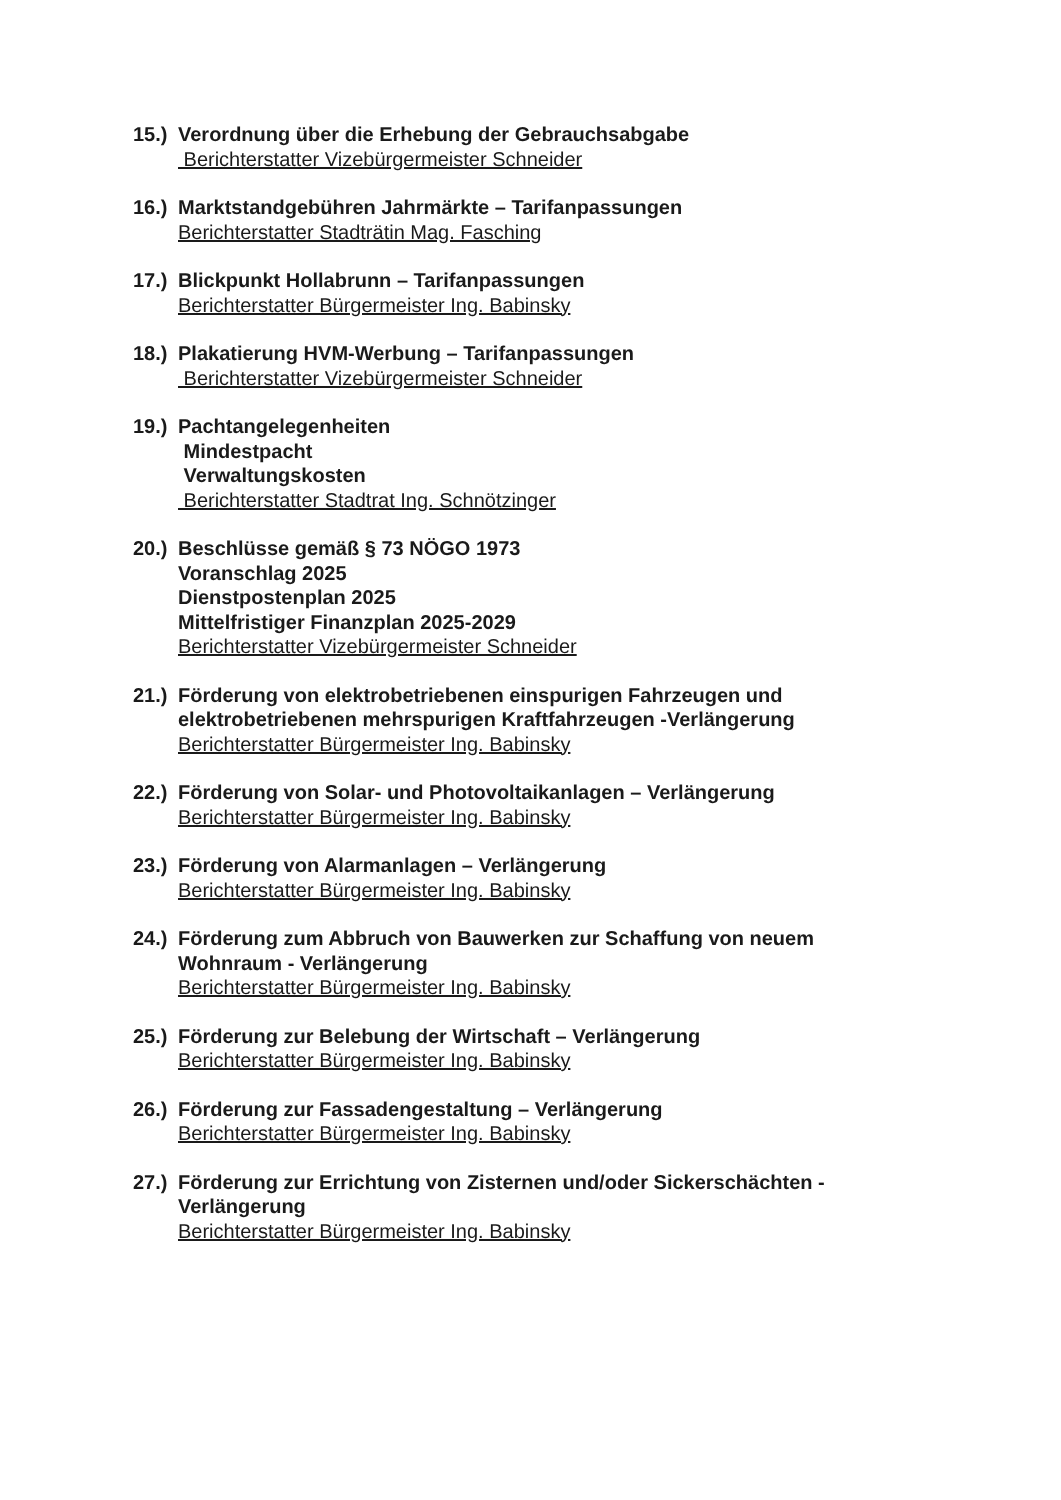15.)
Verordnung über die Erhebung der Gebrauchsabgabe
Berichterstatter Vizebürgermeister Schneider
16.)
Marktstandgebühren Jahrmärkte – Tarifanpassungen
Berichterstatter Stadträtin Mag. Fasching
17.)
Blickpunkt Hollabrunn – Tarifanpassungen
Berichterstatter Bürgermeister Ing. Babinsky
18.)
Plakatierung HVM-Werbung – Tarifanpassungen
Berichterstatter Vizebürgermeister Schneider
19.)
Pachtangelegenheiten
Mindestpacht
Verwaltungskosten
Berichterstatter Stadtrat Ing. Schnötzinger
20.)
Beschlüsse gemäß § 73 NÖGO 1973
Voranschlag 2025
Dienstpostenplan 2025
Mittelfristiger Finanzplan 2025-2029
Berichterstatter Vizebürgermeister Schneider
21.)
Förderung von elektrobetriebenen einspurigen Fahrzeugen und elektrobetriebenen mehrspurigen Kraftfahrzeugen -Verlängerung
Berichterstatter Bürgermeister Ing. Babinsky
22.)
Förderung von Solar- und Photovoltaikanlagen – Verlängerung
Berichterstatter Bürgermeister Ing. Babinsky
23.)
Förderung von Alarmanlagen – Verlängerung
Berichterstatter Bürgermeister Ing. Babinsky
24.)
Förderung zum Abbruch von Bauwerken zur Schaffung von neuem Wohnraum - Verlängerung
Berichterstatter Bürgermeister Ing. Babinsky
25.)
Förderung zur Belebung der Wirtschaft – Verlängerung
Berichterstatter Bürgermeister Ing. Babinsky
26.)
Förderung zur Fassadengestaltung – Verlängerung
Berichterstatter Bürgermeister Ing. Babinsky
27.)
Förderung zur Errichtung von Zisternen und/oder Sickerschächten - Verlängerung
Berichterstatter Bürgermeister Ing. Babinsky